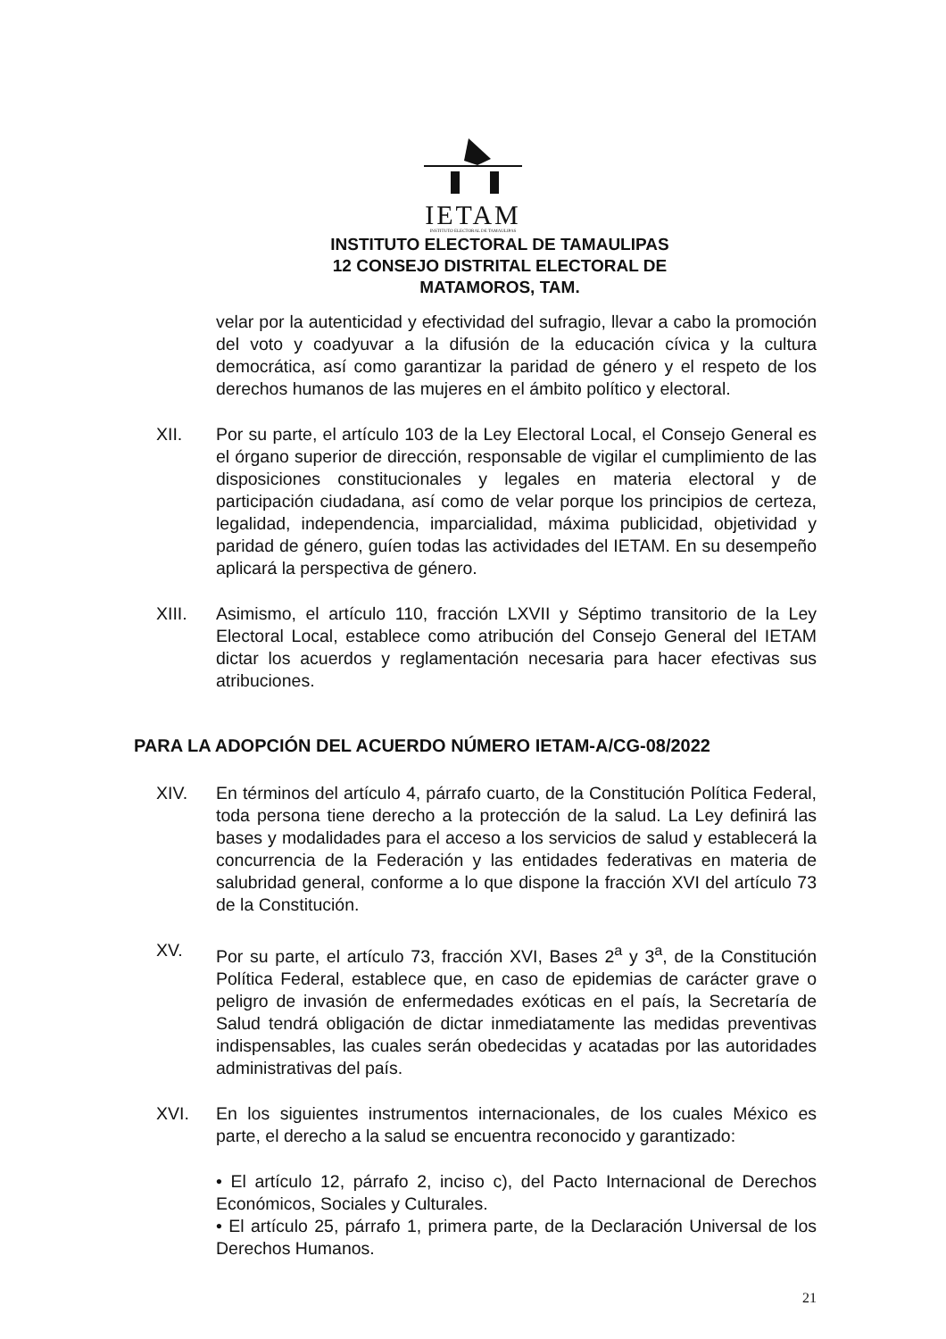IETAM
INSTITUTO ELECTORAL DE TAMAULIPAS
INSTITUTO ELECTORAL DE TAMAULIPAS
12 CONSEJO DISTRITAL ELECTORAL DE
MATAMOROS, TAM.
velar por la autenticidad y efectividad del sufragio, llevar a cabo la promoción del voto y coadyuvar a la difusión de la educación cívica y la cultura democrática, así como garantizar la paridad de género y el respeto de los derechos humanos de las mujeres en el ámbito político y electoral.
XII. Por su parte, el artículo 103 de la Ley Electoral Local, el Consejo General es el órgano superior de dirección, responsable de vigilar el cumplimiento de las disposiciones constitucionales y legales en materia electoral y de participación ciudadana, así como de velar porque los principios de certeza, legalidad, independencia, imparcialidad, máxima publicidad, objetividad y paridad de género, guíen todas las actividades del IETAM. En su desempeño aplicará la perspectiva de género.
XIII. Asimismo, el artículo 110, fracción LXVII y Séptimo transitorio de la Ley Electoral Local, establece como atribución del Consejo General del IETAM dictar los acuerdos y reglamentación necesaria para hacer efectivas sus atribuciones.
PARA LA ADOPCIÓN DEL ACUERDO NÚMERO IETAM-A/CG-08/2022
XIV. En términos del artículo 4, párrafo cuarto, de la Constitución Política Federal, toda persona tiene derecho a la protección de la salud. La Ley definirá las bases y modalidades para el acceso a los servicios de salud y establecerá la concurrencia de la Federación y las entidades federativas en materia de salubridad general, conforme a lo que dispone la fracción XVI del artículo 73 de la Constitución.
XV. Por su parte, el artículo 73, fracción XVI, Bases 2<sup>a</sup> y 3<sup>a</sup>, de la Constitución Política Federal, establece que, en caso de epidemias de carácter grave o peligro de invasión de enfermedades exóticas en el país, la Secretaría de Salud tendrá obligación de dictar inmediatamente las medidas preventivas indispensables, las cuales serán obedecidas y acatadas por las autoridades administrativas del país.
XVI. En los siguientes instrumentos internacionales, de los cuales México es parte, el derecho a la salud se encuentra reconocido y garantizado:
• El artículo 12, párrafo 2, inciso c), del Pacto Internacional de Derechos Económicos, Sociales y Culturales.
• El artículo 25, párrafo 1, primera parte, de la Declaración Universal de los Derechos Humanos.
21